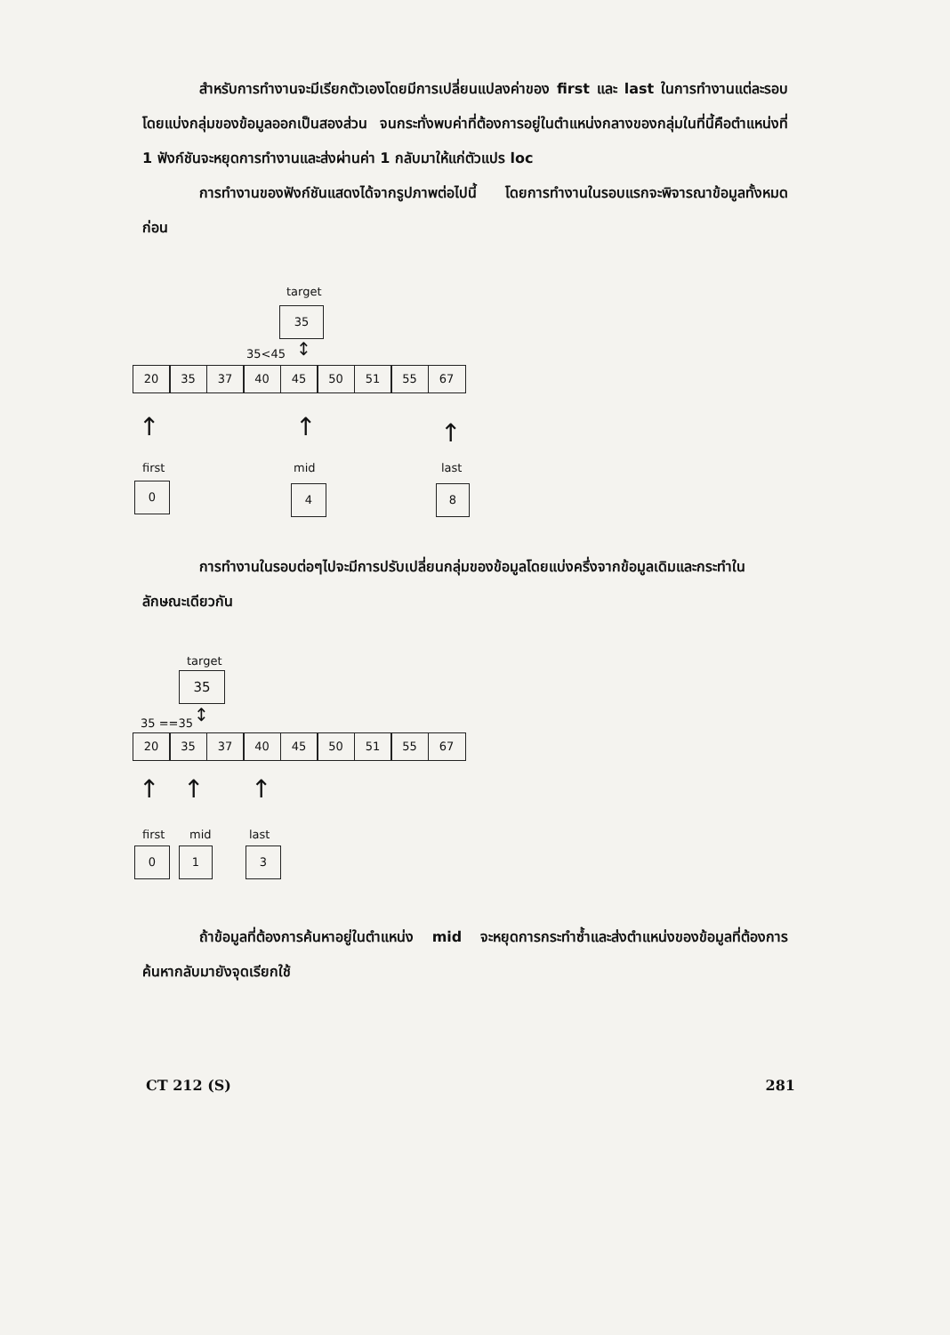สำหรับการทำงานจะมีเรียกตัวเองโดยมีการเปลี่ยนแปลงค่าของ first และ last ในการทำงานแต่ละรอบโดยแบ่งกลุ่มของข้อมูลออกเป็นสองส่วน จนกระทั่งพบค่าที่ต้องการอยู่ในตำแหน่งกลางของกลุ่มในที่นี้คือตำแหน่งที่ 1 ฟังก์ชันจะหยุดการทำงานและส่งผ่านค่า 1 กลับมาให้แก่ตัวแปร loc
การทำงานของฟังก์ชันแสดงได้จากรูปภาพต่อไปนี้ โดยการทำงานในรอบแรกจะพิจารณาข้อมูลทั้งหมดก่อน
target
35
35<45 ↕
20 35 37 40 45 50 51 55 67
↑ ↑ ↑
first mid last
0 4 8
การทำงานในรอบต่อๆไปจะมีการปรับเปลี่ยนกลุ่มของข้อมูลโดยแบ่งครึ่งจากข้อมูลเดิมและกระทำในลักษณะเดียวกัน
target
35
35 ==35 ↕
20 35 37 40 45 50 51 55 67
↑ ↑ ↑
first mid last
0 1 3
ถ้าข้อมูลที่ต้องการค้นหาอยู่ในตำแหน่ง mid จะหยุดการกระทำซ้ำและส่งตำแหน่งของข้อมูลที่ต้องการค้นหากลับมายังจุดเรียกใช้
CT 212 (S) 281